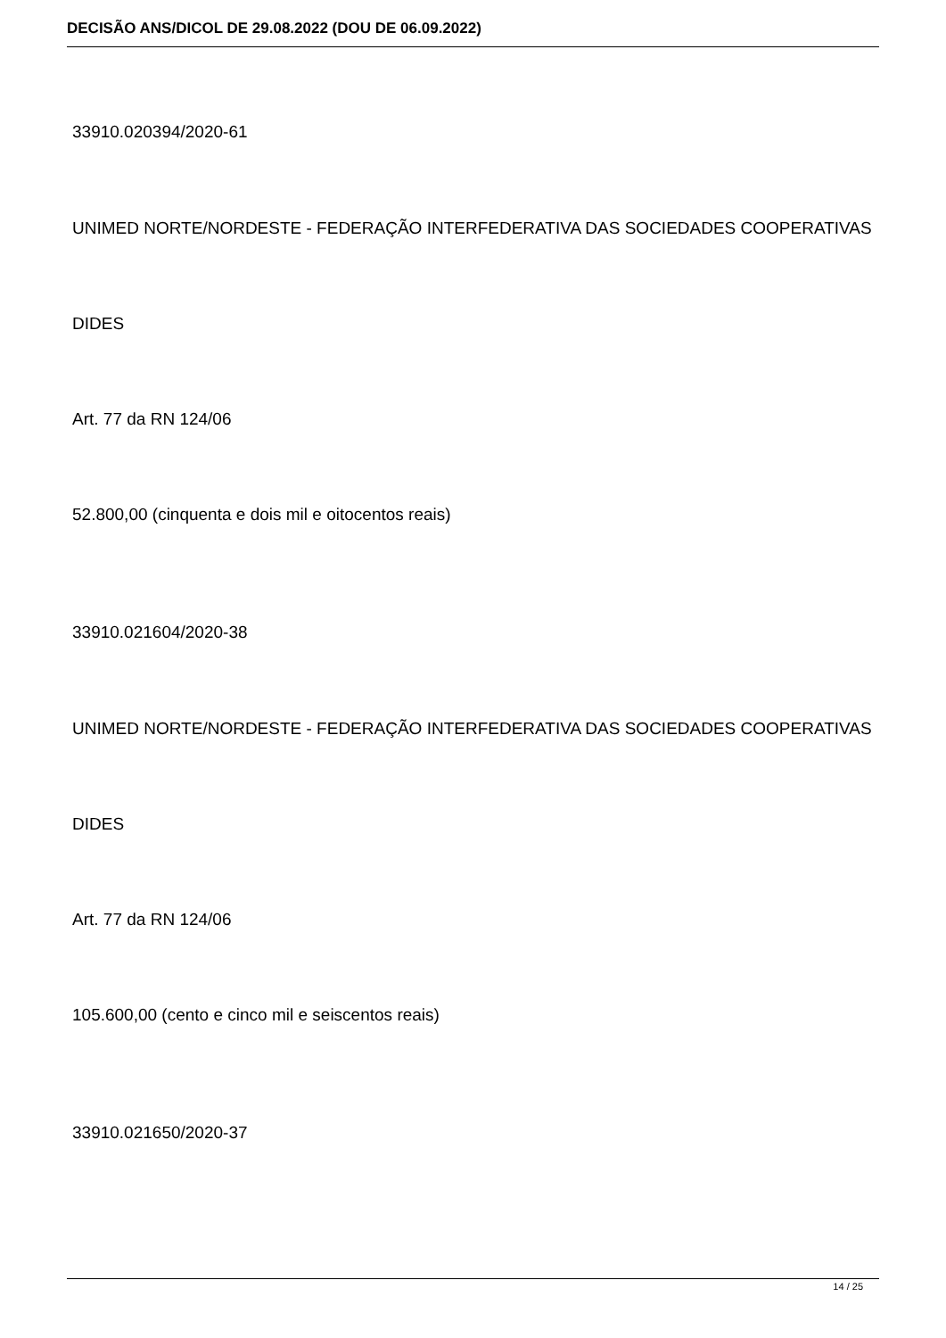DECISÃO ANS/DICOL DE 29.08.2022 (DOU DE 06.09.2022)
33910.020394/2020-61
UNIMED NORTE/NORDESTE - FEDERAÇÃO INTERFEDERATIVA DAS SOCIEDADES COOPERATIVAS
DIDES
Art. 77 da RN 124/06
52.800,00 (cinquenta e dois mil e oitocentos reais)
33910.021604/2020-38
UNIMED NORTE/NORDESTE - FEDERAÇÃO INTERFEDERATIVA DAS SOCIEDADES COOPERATIVAS
DIDES
Art. 77 da RN 124/06
105.600,00 (cento e cinco mil e seiscentos reais)
33910.021650/2020-37
14 / 25